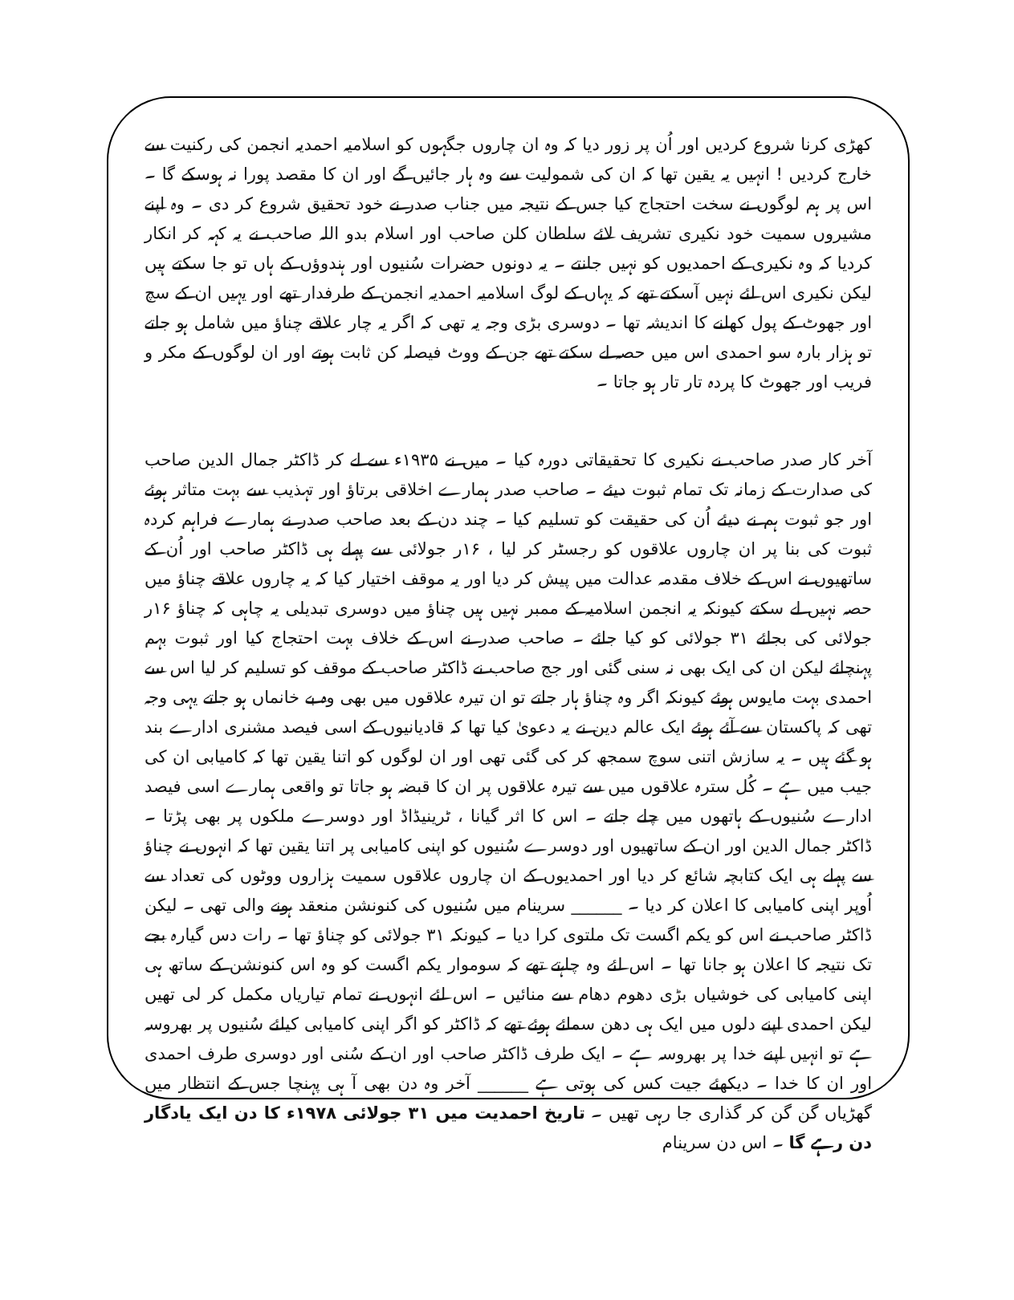کھڑی کرنا شروع کردیں اور اُن پر زور دیا کہ وہ ان چاروں جگہوں کو اسلامیہ احمدیہ انجمن کی رکنیت سے خارج کردیں ! انہیں یہ یقین تھا کہ ان کی شمولیت سے وہ ہار جائیں گے اور ان کا مقصد پورا نہ ہوسکے گا ۔ اس پر ہم لوگوں نے سخت احتجاج کیا جس کے نتیجہ میں جناب صدر نے خود تحقیق شروع کر دی ۔ وہ اپنے مشیروں سمیت خود نکیری تشریف لائے سلطان کلن صاحب اور اسلام بدو اللہ صاحب نے یہ کہہ کر انکار کردیا کہ وہ نکیری کے احمدیوں کو نہیں جانتے ۔ یہ دونوں حضرات سُنیوں اور ہندوؤں کے ہاں تو جا سکتے ہیں لیکن نکیری اس لئے نہیں آسکتے تھے کہ یہاں کے لوگ اسلامیہ احمدیہ انجمن کے طرفدار تھے اور یہیں ان کے سچ اور جھوٹ کے پول کھلنے کا اندیشہ تھا ۔ دوسری بڑی وجہ یہ تھی کہ اگر یہ چار علاقے چناؤ میں شامل ہو جاتے تو ہزار بارہ سو احمدی اس میں حصہ لے سکتے تھے جن کے ووٹ فیصلہ کن ثابت ہوتے اور ان لوگوں کے مکر و فریب اور جھوٹ کا پردہ تار تار ہو جاتا ۔
آخر کار صدر صاحب نے نکیری کا تحقیقاتی دورہ کیا ۔ میں نے ۱۹۳۵ء سے لے کر ڈاکٹر جمال الدین صاحب کی صدارت کے زمانہ تک تمام ثبوت دیئے ۔ صاحب صدر ہمارے اخلاقی برتاؤ اور تہذیب سے بہت متاثر ہوئے اور جو ثبوت ہم نے دیئے اُن کی حقیقت کو تسلیم کیا ۔ چند دن کے بعد صاحب صدر نے ہمارے فراہم کردہ ثبوت کی بنا پر ان چاروں علاقوں کو رجسٹر کر لیا ، ۱۶ر جولائی سے پہلے ہی ڈاکٹر صاحب اور اُن کے ساتھیوں نے اس کے خلاف مقدمہ عدالت میں پیش کر دیا اور یہ موقف اختیار کیا کہ یہ چاروں علاقے چناؤ میں حصہ نہیں لے سکتے کیونکہ یہ انجمن اسلامیہ کے ممبر نہیں ہیں چناؤ میں دوسری تبدیلی یہ چاہی کہ چناؤ ۱۶ر جولائی کی بجائے ۳۱ جولائی کو کیا جائے ۔ صاحب صدر نے اس کے خلاف بہت احتجاج کیا اور ثبوت بہم پہنچائے لیکن ان کی ایک بھی نہ سنی گئی اور جج صاحب نے ڈاکٹر صاحب کے موقف کو تسلیم کر لیا اس سے احمدی بہت مایوس ہوئے کیونکہ اگر وہ چناؤ ہار جاتے تو ان تیرہ علاقوں میں بھی وہ بے خانماں ہو جاتے یہی وجہ تھی کہ پاکستان سے آئے ہوئے ایک عالم دین نے یہ دعویٰ کیا تھا کہ قادیانیوں کے اسی فیصد مشنری ادارے بند ہو گئے ہیں ۔ یہ سازش اتنی سوچ سمجھ کر کی گئی تھی اور ان لوگوں کو اتنا یقین تھا کہ کامیابی ان کی جیب میں ہے ۔ کُل سترہ علاقوں میں سے تیرہ علاقوں پر ان کا قبضہ ہو جاتا تو واقعی ہمارے اسی فیصد ادارے سُنیوں کے ہاتھوں میں چلے جاتے ۔ اس کا اثر گیانا ، ٹرینیڈاڈ اور دوسرے ملکوں پر بھی پڑتا ۔ ڈاکٹر جمال الدین اور ان کے ساتھیوں اور دوسرے سُنیوں کو اپنی کامیابی پر اتنا یقین تھا کہ انہوں نے چناؤ سے پہلے ہی ایک کتابچہ شائع کر دیا اور احمدیوں کے ان چاروں علاقوں سمیت ہزاروں ووٹوں کی تعداد سے اُوپر اپنی کامیابی کا اعلان کر دیا ۔ ______ سرینام میں سُنیوں کی کنونشن منعقد ہونے والی تھی ۔ لیکن ڈاکٹر صاحب نے اس کو یکم اگست تک ملتوی کرا دیا ۔ کیونکہ ۳۱ جولائی کو چناؤ تھا ۔ رات دس گیارہ بجے تک نتیجہ کا اعلان ہو جانا تھا ۔ اس لئے وہ چاہتے تھے کہ سوموار یکم اگست کو وہ اس کنونشن کے ساتھ ہی اپنی کامیابی کی خوشیاں بڑی دھوم دھام سے منائیں ۔ اس لئے انہوں نے تمام تیاریاں مکمل کر لی تھیں لیکن احمدی اپنے دلوں میں ایک ہی دھن سمائے ہوئے تھے کہ ڈاکٹر کو اگر اپنی کامیابی کیلئے سُنیوں پر بھروسہ ہے تو انہیں اپنے خدا پر بھروسہ ہے ۔ ایک طرف ڈاکٹر صاحب اور ان کے سُنی اور دوسری طرف احمدی اور ان کا خدا ۔ دیکھئے جیت کس کی ہوتی ہے ______ آخر وہ دن بھی آ ہی پہنچا جس کے انتظار میں گھڑیاں گن گن کر گذاری جا رہی تھیں ۔ تاریخ احمدیت میں ۳۱ جولائی ۱۹۷۸ء کا دن ایک یادگار دن رہے گا ۔ اس دن سرینام